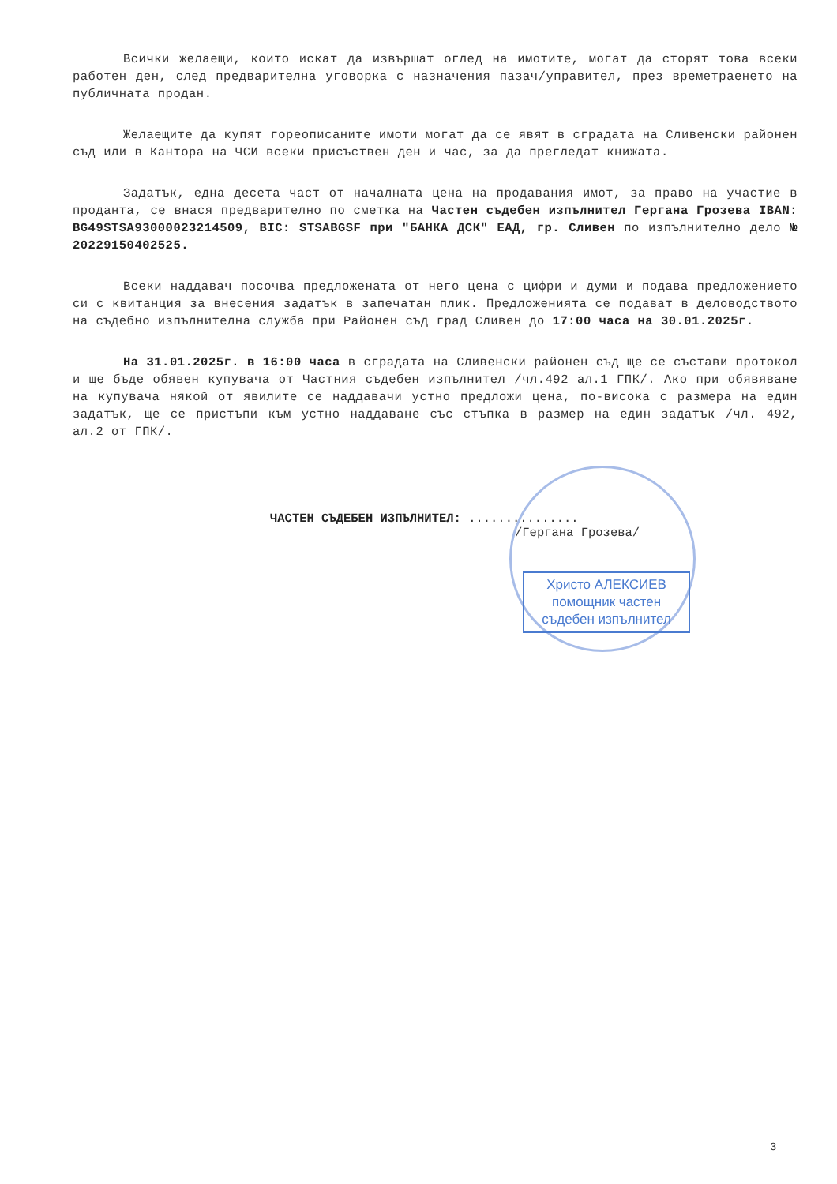Всички желаещи, които искат да извършат оглед на имотите, могат да сторят това всеки работен ден, след предварителна уговорка с назначения пазач/управител, през времетраенето на публичната продан.
Желаещите да купят гореописаните имоти могат да се явят в сградата на Сливенски районен съд или в Кантора на ЧСИ всеки присъствен ден и час, за да прегледат книжата.
Задатък, една десета част от началната цена на продавания имот, за право на участие в проданта, се внася предварително по сметка на Частен съдебен изпълнител Гергана Грозева IBAN: BG49STSA93000023214509, BIC: STSABGSF при "БАНКА ДСК" ЕАД, гр. Сливен по изпълнително дело № 20229150402525.
Всеки наддавач посочва предложената от него цена с цифри и думи и подава предложението си с квитанция за внесения задатък в запечатан плик. Предложенията се подават в деловодството на съдебно изпълнителна служба при Районен съд град Сливен до 17:00 часа на 30.01.2025г.
На 31.01.2025г. в 16:00 часа в сградата на Сливенски районен съд ще се състави протокол и ще бъде обявен купувача от Частния съдебен изпълнител /чл.492 ал.1 ГПК/. Ако при обявяване на купувача някой от явилите се наддавачи устно предложи цена, по-висока с размера на един задатък, ще се пристъпи към устно наддаване със стъпка в размер на един задатък /чл. 492, ал.2 от ГПК/.
ЧАСТЕН СЪДЕБЕН ИЗПЪЛНИТЕЛ: ...............
/Гергана Грозева/
Христо АЛЕКСИЕВ
помощник частен
съдебен изпълнител
3